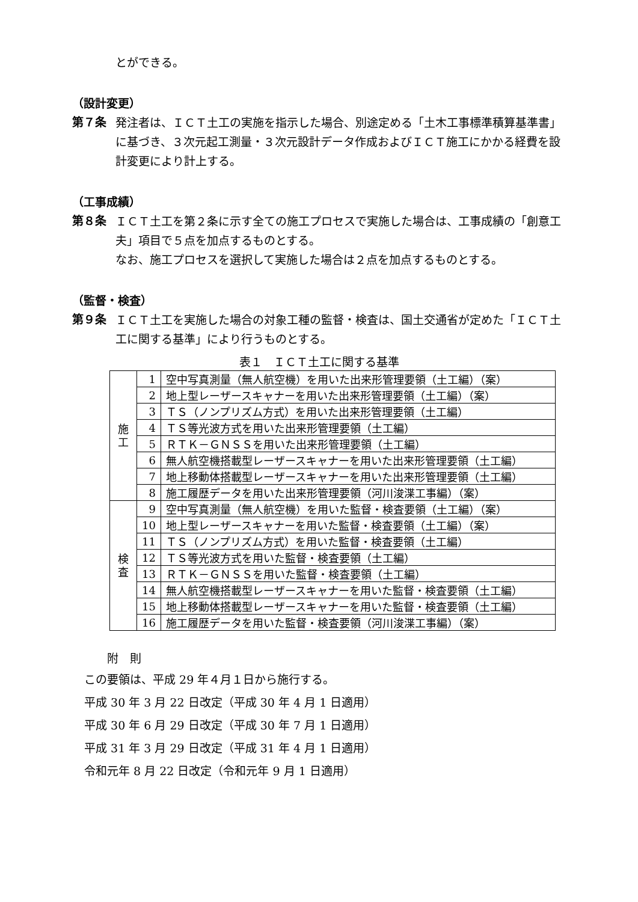とができる。
（設計変更）
第７条
発注者は、ＩＣＴ土工の実施を指示した場合、別途定める「土木工事標準積算基準書」に基づき、３次元起工測量・３次元設計データ作成およびＩＣＴ施工にかかる経費を設計変更により計上する。
（工事成績）
第８条
ＩＣＴ土工を第２条に示す全ての施工プロセスで実施した場合は、工事成績の「創意工夫」項目で５点を加点するものとする。
なお、施工プロセスを選択して実施した場合は２点を加点するものとする。
（監督・検査）
第９条
ＩＣＴ土工を実施した場合の対象工種の監督・検査は、国土交通省が定めた「ＩＣＴ土工に関する基準」により行うものとする。
表１　ＩＣＴ土工に関する基準
| 施 工 | 1 | 空中写真測量（無人航空機）を用いた出来形管理要領（土工編）（案） |
| | 2 | 地上型レーザースキャナーを用いた出来形管理要領（土工編）（案） |
| | 3 | ＴＳ（ノンプリズム方式）を用いた出来形管理要領（土工編） |
| | 4 | ＴＳ等光波方式を用いた出来形管理要領（土工編） |
| | 5 | ＲＴＫ－ＧＮＳＳを用いた出来形管理要領（土工編） |
| | 6 | 無人航空機搭載型レーザースキャナーを用いた出来形管理要領（土工編） |
| | 7 | 地上移動体搭載型レーザースキャナーを用いた出来形管理要領（土工編） |
| | 8 | 施工履歴データを用いた出来形管理要領（河川浚渫工事編）（案） |
| 検 査 | 9 | 空中写真測量（無人航空機）を用いた監督・検査要領（土工編）（案） |
| | 10 | 地上型レーザースキャナーを用いた監督・検査要領（土工編）（案） |
| | 11 | ＴＳ（ノンプリズム方式）を用いた監督・検査要領（土工編） |
| | 12 | ＴＳ等光波方式を用いた監督・検査要領（土工編） |
| | 13 | ＲＴＫ－ＧＮＳＳを用いた監督・検査要領（土工編） |
| | 14 | 無人航空機搭載型レーザースキャナーを用いた監督・検査要領（土工編） |
| | 15 | 地上移動体搭載型レーザースキャナーを用いた監督・検査要領（土工編） |
| | 16 | 施工履歴データを用いた監督・検査要領（河川浚渫工事編）（案） |
附　則
この要領は、平成 29 年４月１日から施行する。
平成 30 年 3 月 22 日改定（平成 30 年 4 月 1 日適用）
平成 30 年 6 月 29 日改定（平成 30 年 7 月 1 日適用）
平成 31 年 3 月 29 日改定（平成 31 年 4 月 1 日適用）
令和元年 8 月 22 日改定（令和元年 9 月 1 日適用）